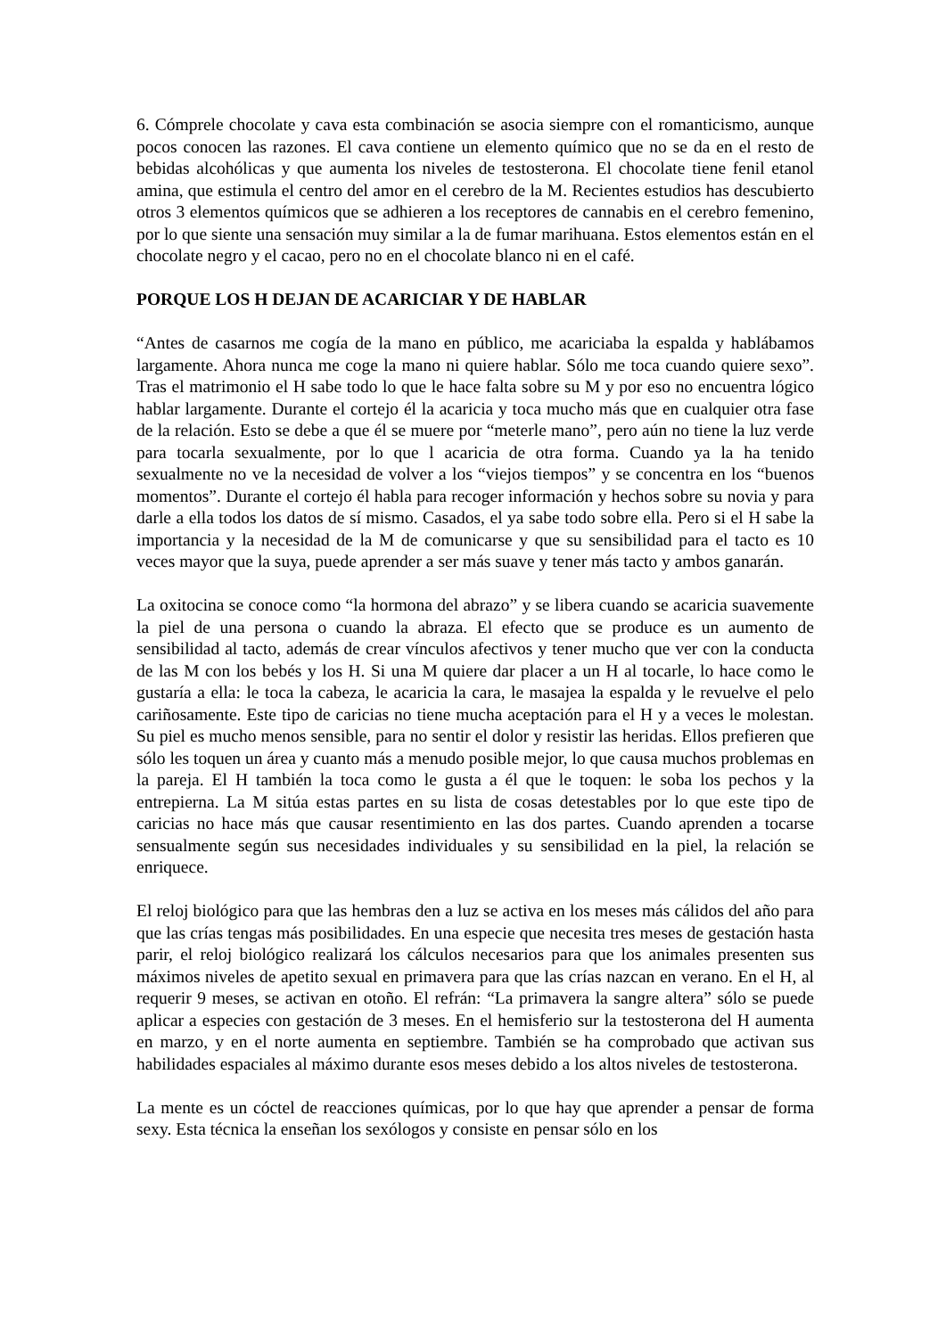6. Cómprele chocolate y cava esta combinación se asocia siempre con el romanticismo, aunque pocos conocen las razones. El cava contiene un elemento químico que no se da en el resto de bebidas alcohólicas y que aumenta los niveles de testosterona. El chocolate tiene fenil etanol amina, que estimula el centro del amor en el cerebro de la M. Recientes estudios has descubierto otros 3 elementos químicos que se adhieren a los receptores de cannabis en el cerebro femenino, por lo que siente una sensación muy similar a la de fumar marihuana. Estos elementos están en el chocolate negro y el cacao, pero no en el chocolate blanco ni en el café.
PORQUE LOS H DEJAN DE ACARICIAR Y DE HABLAR
“Antes de casarnos me cogía de la mano en público, me acariciaba la espalda y hablábamos largamente. Ahora nunca me coge la mano ni quiere hablar. Sólo me toca cuando quiere sexo”. Tras el matrimonio el H sabe todo lo que le hace falta sobre su M y por eso no encuentra lógico hablar largamente. Durante el cortejo él la acaricia y toca mucho más que en cualquier otra fase de la relación. Esto se debe a que él se muere por “meterle mano”, pero aún no tiene la luz verde para tocarla sexualmente, por lo que l acaricia de otra forma. Cuando ya la ha tenido sexualmente no ve la necesidad de volver a los “viejos tiempos” y se concentra en los “buenos momentos”. Durante el cortejo él habla para recoger información y hechos sobre su novia y para darle a ella todos los datos de sí mismo. Casados, el ya sabe todo sobre ella. Pero si el H sabe la importancia y la necesidad de la M de comunicarse y que su sensibilidad para el tacto es 10 veces mayor que la suya, puede aprender a ser más suave y tener más tacto y ambos ganarán.
La oxitocina se conoce como “la hormona del abrazo” y se libera cuando se acaricia suavemente la piel de una persona o cuando la abraza. El efecto que se produce es un aumento de sensibilidad al tacto, además de crear vínculos afectivos y tener mucho que ver con la conducta de las M con los bebés y los H. Si una M quiere dar placer a un H al tocarle, lo hace como le gustaría a ella: le toca la cabeza, le acaricia la cara, le masajea la espalda y le revuelve el pelo cariñosamente. Este tipo de caricias no tiene mucha aceptación para el H y a veces le molestan. Su piel es mucho menos sensible, para no sentir el dolor y resistir las heridas. Ellos prefieren que sólo les toquen un área y cuanto más a menudo posible mejor, lo que causa muchos problemas en la pareja. El H también la toca como le gusta a él que le toquen: le soba los pechos y la entrepierna. La M sitúa estas partes en su lista de cosas detestables por lo que este tipo de caricias no hace más que causar resentimiento en las dos partes. Cuando aprenden a tocarse sensualmente según sus necesidades individuales y su sensibilidad en la piel, la relación se enriquece.
El reloj biológico para que las hembras den a luz se activa en los meses más cálidos del año para que las crías tengas más posibilidades. En una especie que necesita tres meses de gestación hasta parir, el reloj biológico realizará los cálculos necesarios para que los animales presenten sus máximos niveles de apetito sexual en primavera para que las crías nazcan en verano. En el H, al requerir 9 meses, se activan en otoño. El refrán: “La primavera la sangre altera” sólo se puede aplicar a especies con gestación de 3 meses. En el hemisferio sur la testosterona del H aumenta en marzo, y en el norte aumenta en septiembre. También se ha comprobado que activan sus habilidades espaciales al máximo durante esos meses debido a los altos niveles de testosterona.
La mente es un cóctel de reacciones químicas, por lo que hay que aprender a pensar de forma sexy. Esta técnica la enseñan los sexólogos y consiste en pensar sólo en los